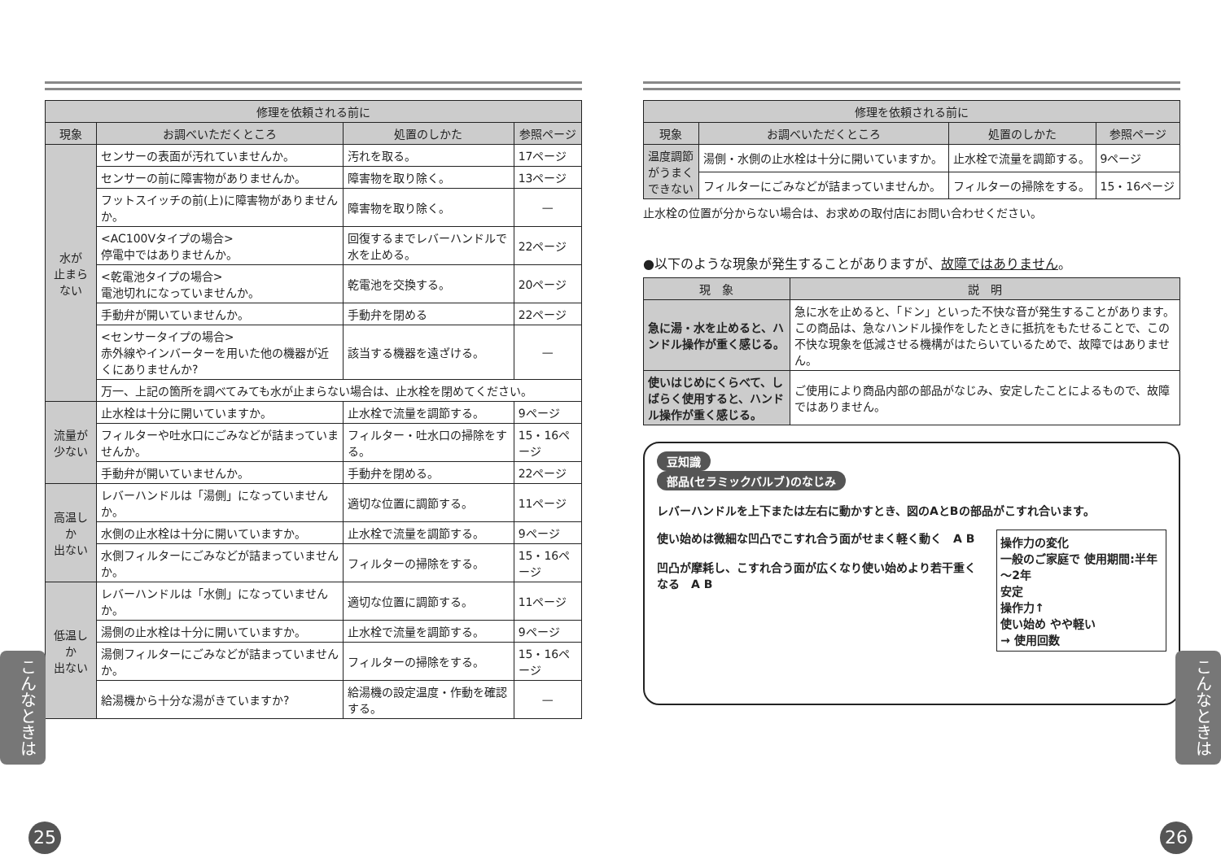| 修理を依頼される前に | | | |
| --- | --- | --- | --- |
| 現象 | お調べいただくところ | 処置のしかた | 参照ページ |
| 水が 止まらない | センサーの表面が汚れていませんか。 | 汚れを取る。 | 17ページ |
| | センサーの前に障害物がありませんか。 | 障害物を取り除く。 | 13ページ |
| | フットスイッチの前(上)に障害物がありませんか。 | 障害物を取り除く。 | — |
| | <AC100Vタイプの場合> 停電中ではありませんか。 | 回復するまでレバーハンドルで水を止める。 | 22ページ |
| | <乾電池タイプの場合> 電池切れになっていませんか。 | 乾電池を交換する。 | 20ページ |
| | 手動弁が開いていませんか。 | 手動弁を閉める | 22ページ |
| | <センサータイプの場合> 赤外線やインバーターを用いた他の機器が近くにありませんか? | 該当する機器を遠ざける。 | — |
| | 万一、上記の箇所を調べてみても水が止まらない場合は、止水栓を閉めてください。 | | |
| 流量が 少ない | 止水栓は十分に開いていますか。 | 止水栓で流量を調節する。 | 9ページ |
| | フィルターや吐水口にごみなどが詰まっていませんか。 | フィルター・吐水口の掃除をする。 | 15・16ページ |
| | 手動弁が開いていませんか。 | 手動弁を閉める。 | 22ページ |
| 高温しか 出ない | レバーハンドルは「湯側」になっていませんか。 | 適切な位置に調節する。 | 11ページ |
| | 水側の止水栓は十分に開いていますか。 | 止水栓で流量を調節する。 | 9ページ |
| | 水側フィルターにごみなどが詰まっていませんか。 | フィルターの掃除をする。 | 15・16ページ |
| 低温しか 出ない | レバーハンドルは「水側」になっていませんか。 | 適切な位置に調節する。 | 11ページ |
| | 湯側の止水栓は十分に開いていますか。 | 止水栓で流量を調節する。 | 9ページ |
| | 湯側フィルターにごみなどが詰まっていませんか。 | フィルターの掃除をする。 | 15・16ページ |
| | 給湯機から十分な湯がきていますか? | 給湯機の設定温度・作動を確認する。 | — |
| 修理を依頼される前に | | | |
| --- | --- | --- | --- |
| 現象 | お調べいただくところ | 処置のしかた | 参照ページ |
| 温度調節 がうまく できない | 湯側・水側の止水栓は十分に開いていますか。 | 止水栓で流量を調節する。 | 9ページ |
| | フィルターにごみなどが詰まっていませんか。 | フィルターの掃除をする。 | 15・16ページ |
止水栓の位置が分からない場合は、お求めの取付店にお問い合わせください。
●以下のような現象が発生することがありますが、故障ではありません。
| 現 象 | 説 明 |
| --- | --- |
| 急に湯・水を止めると、ハンドル操作が重く感じる。 | 急に水を止めると、「ドン」といった不快な音が発生することがあります。この商品は、急なハンドル操作をしたときに抵抗をもたせることで、この不快な現象を低減させる機構がはたらいているためで、故障ではありません。 |
| 使いはじめにくらべて、しばらく使用すると、ハンドル操作が重く感じる。 | ご使用により商品内部の部品がなじみ、安定したことによるもので、故障ではありません。 |
豆知識
部品(セラミックバルブ)のなじみ
レバーハンドルを上下または左右に動かすとき、図のAとBの部品がこすれ合います。
使い始めは微細な凹凸でこすれ合う面がせまく軽く動く　A B
凹凸が摩耗し、こすれ合う面が広くなり使い始めより若干重くなる　A B
操作力の変化
一般のご家庭で 使用期間:半年～2年
安定
操作力↑
使い始め やや軽い
→ 使用回数
こんなときは
こんなときは
25 26